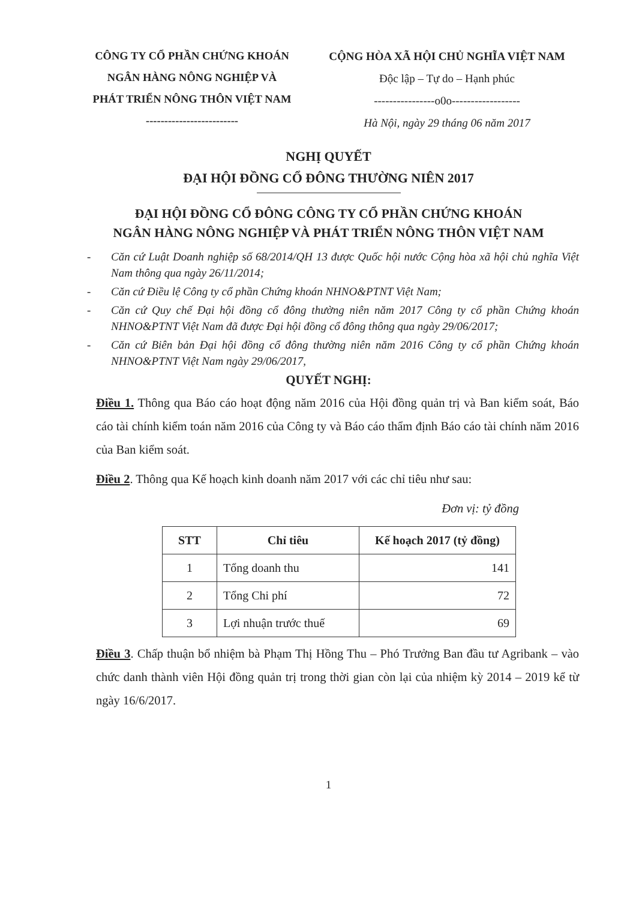CÔNG TY CỔ PHẦN CHỨNG KHOÁN
NGÂN HÀNG NÔNG NGHIỆP VÀ
PHÁT TRIỂN NÔNG THÔN VIỆT NAM
-------------------------
CỘNG HÒA XÃ HỘI CHỦ NGHĨA VIỆT NAM
Độc lập – Tự do – Hạnh phúc
----------------o0o------------------
Hà Nội, ngày 29 tháng 06 năm 2017
NGHỊ QUYẾT
ĐẠI HỘI ĐỒNG CỔ ĐÔNG THƯỜNG NIÊN 2017
ĐẠI HỘI ĐỒNG CỔ ĐÔNG CÔNG TY CỔ PHẦN CHỨNG KHOÁN
NGÂN HÀNG NÔNG NGHIỆP VÀ PHÁT TRIỂN NÔNG THÔN VIỆT NAM
- Căn cứ Luật Doanh nghiệp số 68/2014/QH 13 được Quốc hội nước Cộng hòa xã hội chủ nghĩa Việt Nam thông qua ngày 26/11/2014;
- Căn cứ Điều lệ Công ty cổ phần Chứng khoán NHNO&PTNT Việt Nam;
- Căn cứ Quy chế Đại hội đồng cổ đông thường niên năm 2017 Công ty cổ phần Chứng khoán NHNO&PTNT Việt Nam đã được Đại hội đồng cổ đông thông qua ngày 29/06/2017;
- Căn cứ Biên bản Đại hội đồng cổ đông thường niên năm 2016 Công ty cổ phần Chứng khoán NHNO&PTNT Việt Nam ngày 29/06/2017,
QUYẾT NGHỊ:
Điều 1. Thông qua Báo cáo hoạt động năm 2016 của Hội đồng quản trị và Ban kiểm soát, Báo cáo tài chính kiểm toán năm 2016 của Công ty và Báo cáo thẩm định Báo cáo tài chính năm 2016 của Ban kiểm soát.
Điều 2. Thông qua Kế hoạch kinh doanh năm 2017 với các chỉ tiêu như sau:
Đơn vị: tỷ đồng
| STT | Chỉ tiêu | Kế hoạch 2017 (tỷ đồng) |
| --- | --- | --- |
| 1 | Tổng doanh thu | 141 |
| 2 | Tổng Chi phí | 72 |
| 3 | Lợi nhuận trước thuế | 69 |
Điều 3. Chấp thuận bổ nhiệm bà Phạm Thị Hồng Thu – Phó Trưởng Ban đầu tư Agribank – vào chức danh thành viên Hội đồng quản trị trong thời gian còn lại của nhiệm kỳ 2014 – 2019 kể từ ngày 16/6/2017.
1